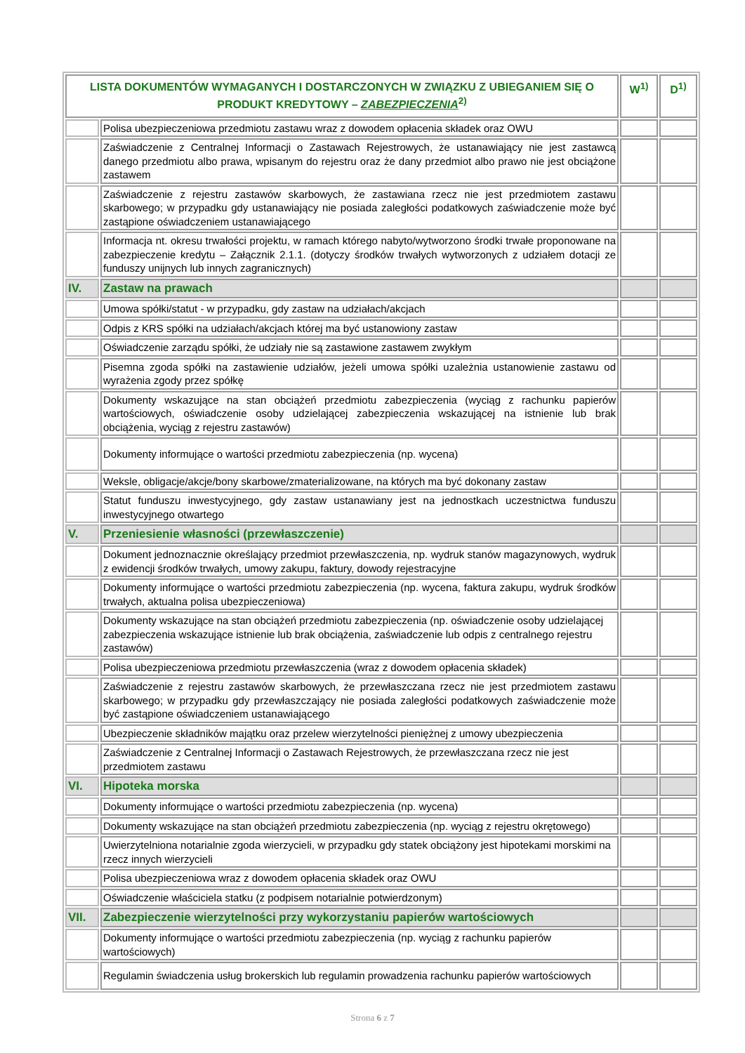| LISTA DOKUMENTÓW WYMAGANYCH I DOSTARCZONYCH W ZWIĄZKU Z UBIEGANIEM SIĘ O PRODUKT KREDYTOWY – ZABEZPIECZENIA<sup>2)</sup> | | W<sup>1)</sup> | D<sup>1)</sup> |
| --- | --- | --- | --- |
| | Polisa ubezpieczeniowa przedmiotu zastawu wraz z dowodem opłacenia składek oraz OWU | | |
| | Zaświadczenie z Centralnej Informacji o Zastawach Rejestrowych, że ustanawiający nie jest zastawcą danego przedmiotu albo prawa, wpisanym do rejestru oraz że dany przedmiot albo prawo nie jest obciążone zastawem | | |
| | Zaświadczenie z rejestru zastawów skarbowych, że zastawiana rzecz nie jest przedmiotem zastawu skarbowego; w przypadku gdy ustanawiający nie posiada zaległości podatkowych zaświadczenie może być zastąpione oświadczeniem ustanawiającego | | |
| | Informacja nt. okresu trwałości projektu, w ramach którego nabyto/wytworzono środki trwałe proponowane na zabezpieczenie kredytu – Załącznik 2.1.1. (dotyczy środków trwałych wytworzonych z udziałem dotacji ze funduszy unijnych lub innych zagranicznych) | | |
| IV. | Zastaw na prawach | | |
| | Umowa spółki/statut - w przypadku, gdy zastaw na udziałach/akcjach | | |
| | Odpis z KRS spółki na udziałach/akcjach której ma być ustanowiony zastaw | | |
| | Oświadczenie zarządu spółki, że udziały nie są zastawione zastawem zwykłym | | |
| | Pisemna zgoda spółki na zastawienie udziałów, jeżeli umowa spółki uzależnia ustanowienie zastawu od wyrażenia zgody przez spółkę | | |
| | Dokumenty wskazujące na stan obciążeń przedmiotu zabezpieczenia (wyciąg z rachunku papierów wartościowych, oświadczenie osoby udzielającej zabezpieczenia wskazującej na istnienie lub brak obciążenia, wyciąg z rejestru zastawów) | | |
| | Dokumenty informujące o wartości przedmiotu zabezpieczenia (np. wycena) | | |
| | Weksle, obligacje/akcje/bony skarbowe/zmaterializowane, na których ma być dokonany zastaw | | |
| | Statut funduszu inwestycyjnego, gdy zastaw ustanawiany jest na jednostkach uczestnictwa funduszu inwestycyjnego otwartego | | |
| V. | Przeniesienie własności (przewłaszczenie) | | |
| | Dokument jednoznacznie określający przedmiot przewłaszczenia, np. wydruk stanów magazynowych, wydruk z ewidencji środków trwałych, umowy zakupu, faktury, dowody rejestracyjne | | |
| | Dokumenty informujące o wartości przedmiotu zabezpieczenia (np. wycena, faktura zakupu, wydruk środków trwałych, aktualna polisa ubezpieczeniowa) | | |
| | Dokumenty wskazujące na stan obciążeń przedmiotu zabezpieczenia (np. oświadczenie osoby udzielającej zabezpieczenia wskazujące istnienie lub brak obciążenia, zaświadczenie lub odpis z centralnego rejestru zastawów) | | |
| | Polisa ubezpieczeniowa przedmiotu przewłaszczenia (wraz z dowodem opłacenia składek) | | |
| | Zaświadczenie z rejestru zastawów skarbowych, że przewłaszczana rzecz nie jest przedmiotem zastawu skarbowego; w przypadku gdy przewłaszczający nie posiada zaległości podatkowych zaświadczenie może być zastąpione oświadczeniem ustanawiającego | | |
| | Ubezpieczenie składników majątku oraz przelew wierzytelności pieniężnej z umowy ubezpieczenia | | |
| | Zaświadczenie z Centralnej Informacji o Zastawach Rejestrowych, że przewłaszczana rzecz nie jest przedmiotem zastawu | | |
| VI. | Hipoteka morska | | |
| | Dokumenty informujące o wartości przedmiotu zabezpieczenia (np. wycena) | | |
| | Dokumenty wskazujące na stan obciążeń przedmiotu zabezpieczenia (np. wyciąg z rejestru okrętowego) | | |
| | Uwierzytelniona notarialnie zgoda wierzycieli, w przypadku gdy statek obciążony jest hipotekami morskimi na rzecz innych wierzycieli | | |
| | Polisa ubezpieczeniowa wraz z dowodem opłacenia składek oraz OWU | | |
| | Oświadczenie właściciela statku (z podpisem notarialnie potwierdzonym) | | |
| VII. | Zabezpieczenie wierzytelności przy wykorzystaniu papierów wartościowych | | |
| | Dokumenty informujące o wartości przedmiotu zabezpieczenia (np. wyciąg z rachunku papierów wartościowych) | | |
| | Regulamin świadczenia usług brokerskich lub regulamin prowadzenia rachunku papierów wartościowych | | |
Strona 6 z 7